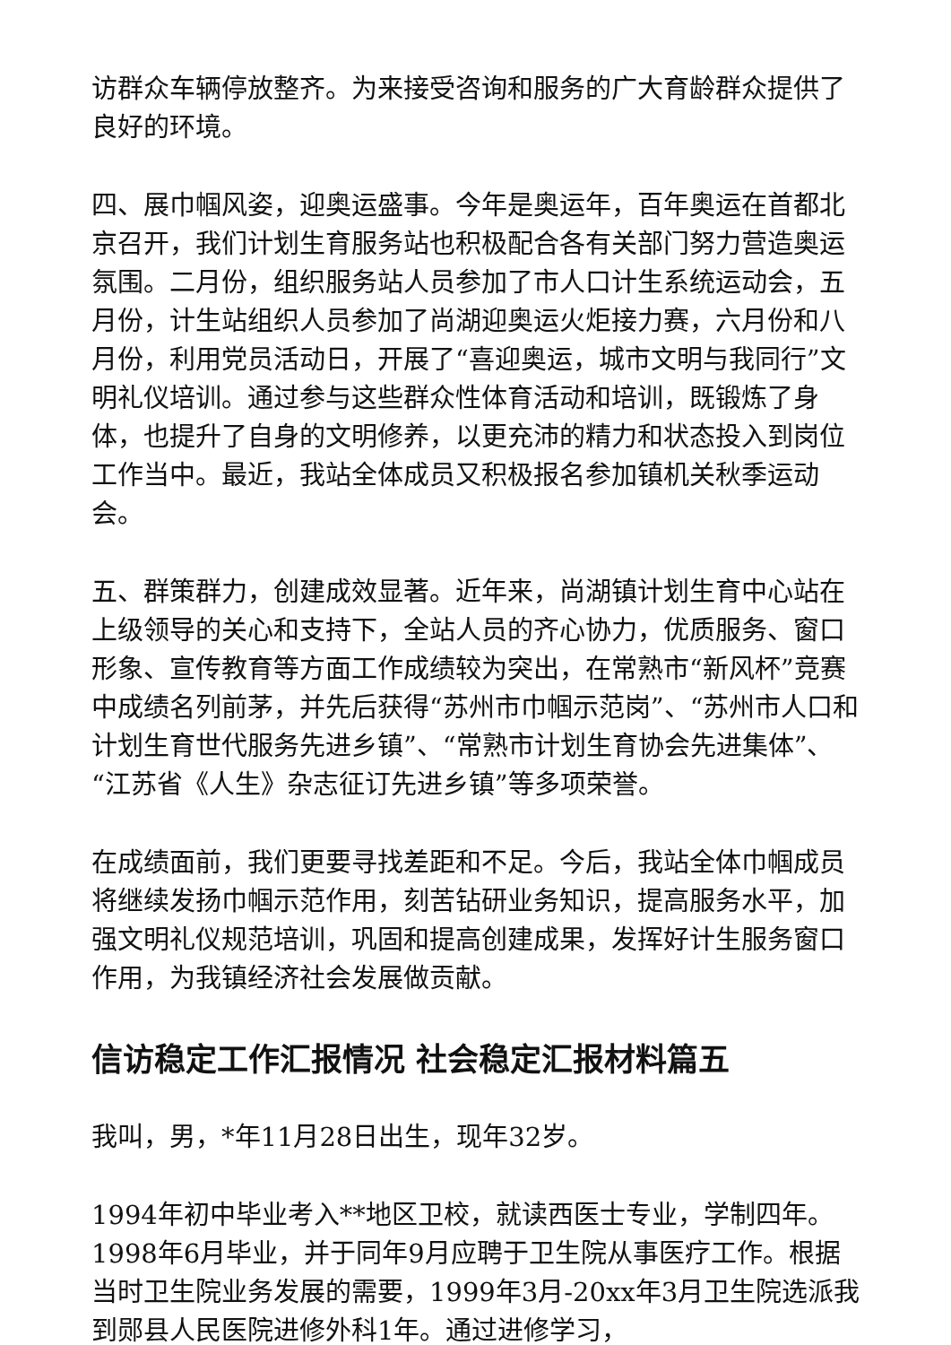访群众车辆停放整齐。为来接受咨询和服务的广大育龄群众提供了良好的环境。
四、展巾帼风姿，迎奥运盛事。今年是奥运年，百年奥运在首都北京召开，我们计划生育服务站也积极配合各有关部门努力营造奥运氛围。二月份，组织服务站人员参加了市人口计生系统运动会，五月份，计生站组织人员参加了尚湖迎奥运火炬接力赛，六月份和八月份，利用党员活动日，开展了“喜迎奥运，城市文明与我同行”文明礼仪培训。通过参与这些群众性体育活动和培训，既锻炼了身体，也提升了自身的文明修养，以更充沛的精力和状态投入到岗位工作当中。最近，我站全体成员又积极报名参加镇机关秋季运动会。
五、群策群力，创建成效显著。近年来，尚湖镇计划生育中心站在上级领导的关心和支持下，全站人员的齐心协力，优质服务、窗口形象、宣传教育等方面工作成绩较为突出，在常熟市“新风杯”竞赛中成绩名列前茅，并先后获得“苏州市巾帼示范岗”、“苏州市人口和计划生育世代服务先进乡镇”、“常熟市计划生育协会先进集体”、“江苏省《人生》杂志征订先进乡镇”等多项荣誉。
在成绩面前，我们更要寻找差距和不足。今后，我站全体巾帼成员将继续发扬巾帼示范作用，刻苦钻研业务知识，提高服务水平，加强文明礼仪规范培训，巩固和提高创建成果，发挥好计生服务窗口作用，为我镇经济社会发展做贡献。
信访稳定工作汇报情况 社会稳定汇报材料篇五
我叫，男，*年11月28日出生，现年32岁。
1994年初中毕业考入**地区卫校，就读西医士专业，学制四年。1998年6月毕业，并于同年9月应聘于卫生院从事医疗工作。根据当时卫生院业务发展的需要，1999年3月-20xx年3月卫生院选派我到郧县人民医院进修外科1年。通过进修学习，